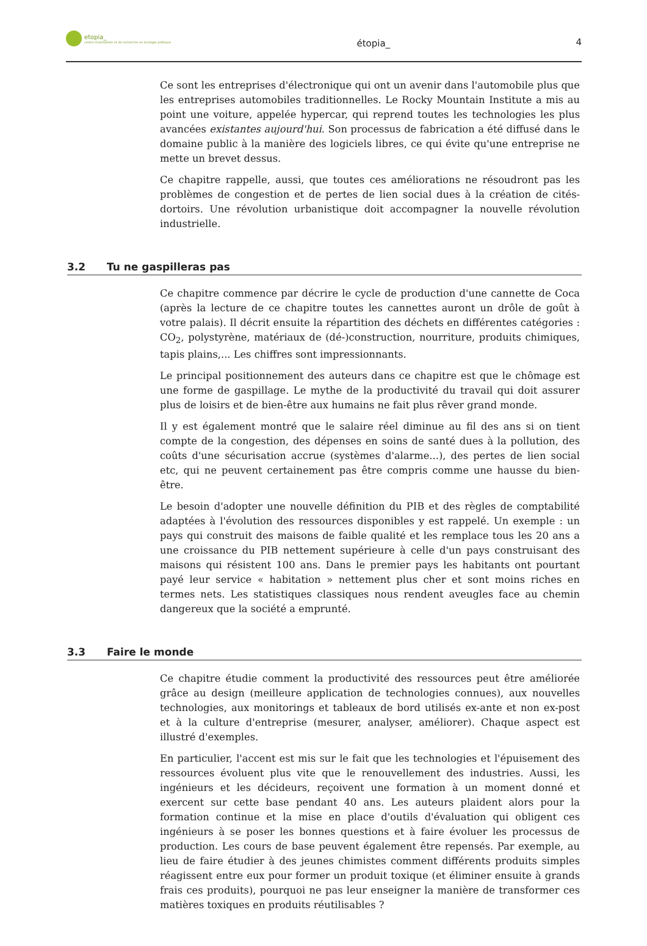etopia_
centre d'animation et de recherche en écologie politique
étopia_ 4
Ce sont les entreprises d'électronique qui ont un avenir dans l'automobile plus que les entreprises automobiles traditionnelles. Le Rocky Mountain Institute a mis au point une voiture, appelée hypercar, qui reprend toutes les technologies les plus avancées existantes aujourd'hui. Son processus de fabrication a été diffusé dans le domaine public à la manière des logiciels libres, ce qui évite qu'une entreprise ne mette un brevet dessus.
Ce chapitre rappelle, aussi, que toutes ces améliorations ne résoudront pas les problèmes de congestion et de pertes de lien social dues à la création de cités-dortoirs. Une révolution urbanistique doit accompagner la nouvelle révolution industrielle.
3.2 Tu ne gaspilleras pas
Ce chapitre commence par décrire le cycle de production d'une cannette de Coca (après la lecture de ce chapitre toutes les cannettes auront un drôle de goût à votre palais). Il décrit ensuite la répartition des déchets en différentes catégories : CO<sub>2</sub>, polystyrène, matériaux de (dé-)construction, nourriture, produits chimiques, tapis plains,... Les chiffres sont impressionnants.
Le principal positionnement des auteurs dans ce chapitre est que le chômage est une forme de gaspillage. Le mythe de la productivité du travail qui doit assurer plus de loisirs et de bien-être aux humains ne fait plus rêver grand monde.
Il y est également montré que le salaire réel diminue au fil des ans si on tient compte de la congestion, des dépenses en soins de santé dues à la pollution, des coûts d'une sécurisation accrue (systèmes d'alarme...), des pertes de lien social etc, qui ne peuvent certainement pas être compris comme une hausse du bien-être.
Le besoin d'adopter une nouvelle définition du PIB et des règles de comptabilité adaptées à l'évolution des ressources disponibles y est rappelé. Un exemple : un pays qui construit des maisons de faible qualité et les remplace tous les 20 ans a une croissance du PIB nettement supérieure à celle d'un pays construisant des maisons qui résistent 100 ans. Dans le premier pays les habitants ont pourtant payé leur service « habitation » nettement plus cher et sont moins riches en termes nets. Les statistiques classiques nous rendent aveugles face au chemin dangereux que la société a emprunté.
3.3 Faire le monde
Ce chapitre étudie comment la productivité des ressources peut être améliorée grâce au design (meilleure application de technologies connues), aux nouvelles technologies, aux monitorings et tableaux de bord utilisés ex-ante et non ex-post et à la culture d'entreprise (mesurer, analyser, améliorer). Chaque aspect est illustré d'exemples.
En particulier, l'accent est mis sur le fait que les technologies et l'épuisement des ressources évoluent plus vite que le renouvellement des industries. Aussi, les ingénieurs et les décideurs, reçoivent une formation à un moment donné et exercent sur cette base pendant 40 ans. Les auteurs plaident alors pour la formation continue et la mise en place d'outils d'évaluation qui obligent ces ingénieurs à se poser les bonnes questions et à faire évoluer les processus de production. Les cours de base peuvent également être repensés. Par exemple, au lieu de faire étudier à des jeunes chimistes comment différents produits simples réagissent entre eux pour former un produit toxique (et éliminer ensuite à grands frais ces produits), pourquoi ne pas leur enseigner la manière de transformer ces matières toxiques en produits réutilisables ?